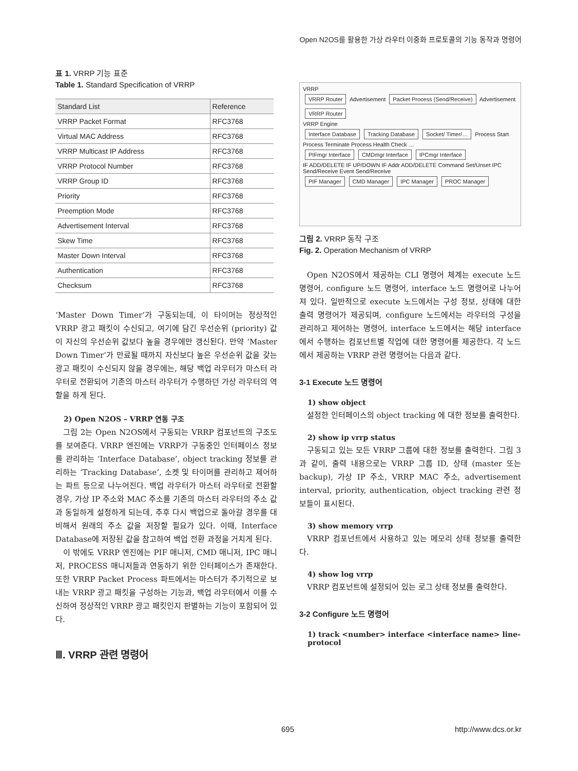Open N2OS를 활용한 가상 라우터 이중화 프로토콜의 기능 동작과 명령어
표 1. VRRP 기능 표준
Table 1. Standard Specification of VRRP
| Standard List | Reference |
| --- | --- |
| VRRP Packet Format | RFC3768 |
| Virtual MAC Address | RFC3768 |
| VRRP Multicast IP Address | RFC3768 |
| VRRP Protocol Number | RFC3768 |
| VRRP Group ID | RFC3768 |
| Priority | RFC3768 |
| Preemption Mode | RFC3768 |
| Advertisement Interval | RFC3768 |
| Skew Time | RFC3768 |
| Master Down Interval | RFC3768 |
| Authentication | RFC3768 |
| Checksum | RFC3768 |
‘Master Down Timer’가 구동되는데, 이 타이머는 정상적인 VRRP 광고 패킷이 수신되고, 여기에 담긴 우선순위 (priority) 값이 자신의 우선순위 값보다 높을 경우에만 갱신된다. 만약 ‘Master Down Timer’가 만료될 때까지 자신보다 높은 우선순위 값을 갖는 광고 패킷이 수신되지 않을 경우에는, 해당 백업 라우터가 마스터 라우터로 전환되어 기존의 마스터 라우터가 수행하던 가상 라우터의 역할을 하게 된다.
2) Open N2OS – VRRP 연동 구조
그림 2는 Open N2OS에서 구동되는 VRRP 컴포넌트의 구조도를 보여준다. VRRP 엔진에는 VRRP가 구동중인 인터페이스 정보를 관리하는 ‘Interface Database’, object tracking 정보를 관리하는 ‘Tracking Database’, 소켓 및 타이머를 관리하고 제어하는 파트 등으로 나누어진다. 백업 라우터가 마스터 라우터로 전환할 경우, 가상 IP 주소와 MAC 주소를 기존의 마스터 라우터의 주소 값과 동일하게 설정하게 되는데, 추후 다시 백업으로 돌아갈 경우를 대비해서 원래의 주소 값을 저장할 필요가 있다. 이때, Interface Database에 저장된 값을 참고하여 백업 전환 과정을 거치게 된다.
이 밖에도 VRRP 엔진에는 PIF 매니저, CMD 매니저, IPC 매니저, PROCESS 매니저들과 연동하기 위한 인터페이스가 존재한다. 또한 VRRP Packet Process 파트에서는 마스터가 주기적으로 보내는 VRRP 광고 패킷을 구성하는 기능과, 백업 라우터에서 이를 수신하여 정상적인 VRRP 광고 패킷인지 판별하는 기능이 포함되어 있다.
Ⅲ. VRRP 관련 명령어
VRRP
VRRP Router Advertisement Packet Process (Send/Receive) Advertisement VRRP Router
VRRP Engine
Interface Database Tracking Database Socket/ Timer/… Process Start Process Terminate Process Health Check …
PIFmgr Interface CMDmgr Interface IPCmgr Interface
IF ADD/DELETE IF UP/DOWN IF Addr ADD/DELETE Command Set/Unset IPC Send/Receive Event Send/Receive
PIF Manager CMD Manager IPC Manager PROC Manager
그림 2. VRRP 동작 구조
Fig. 2. Operation Mechanism of VRRP
Open N2OS에서 제공하는 CLI 명령어 체계는 execute 노드 명령어, configure 노드 명령어, interface 노드 명령어로 나누어져 있다. 일반적으로 execute 노드에서는 구성 정보, 상태에 대한 출력 명령어가 제공되며, configure 노드에서는 라우터의 구성을 관리하고 제어하는 명령어, interface 노드에서는 해당 interface에서 수행하는 컴포넌트별 작업에 대한 명령어를 제공한다. 각 노드에서 제공하는 VRRP 관련 명령어는 다음과 같다.
3-1 Execute 노드 명령어
1) show object
설정한 인터페이스의 object tracking 에 대한 정보를 출력한다.
2) show ip vrrp status
구동되고 있는 모든 VRRP 그룹에 대한 정보를 출력한다. 그림 3과 같이, 출력 내용으로는 VRRP 그룹 ID, 상태 (master 또는 backup), 가상 IP 주소, VRRP MAC 주소, advertisement interval, priority, authentication, object tracking 관련 정보들이 표시된다.
3) show memory vrrp
VRRP 컴포넌트에서 사용하고 있는 메모리 상태 정보를 출력한다.
4) show log vrrp
VRRP 컴포넌트에 설정되어 있는 로그 상태 정보를 출력한다.
3-2 Configure 노드 명령어
1) track <number> interface <interface name> line-protocol
695 http://www.dcs.or.kr